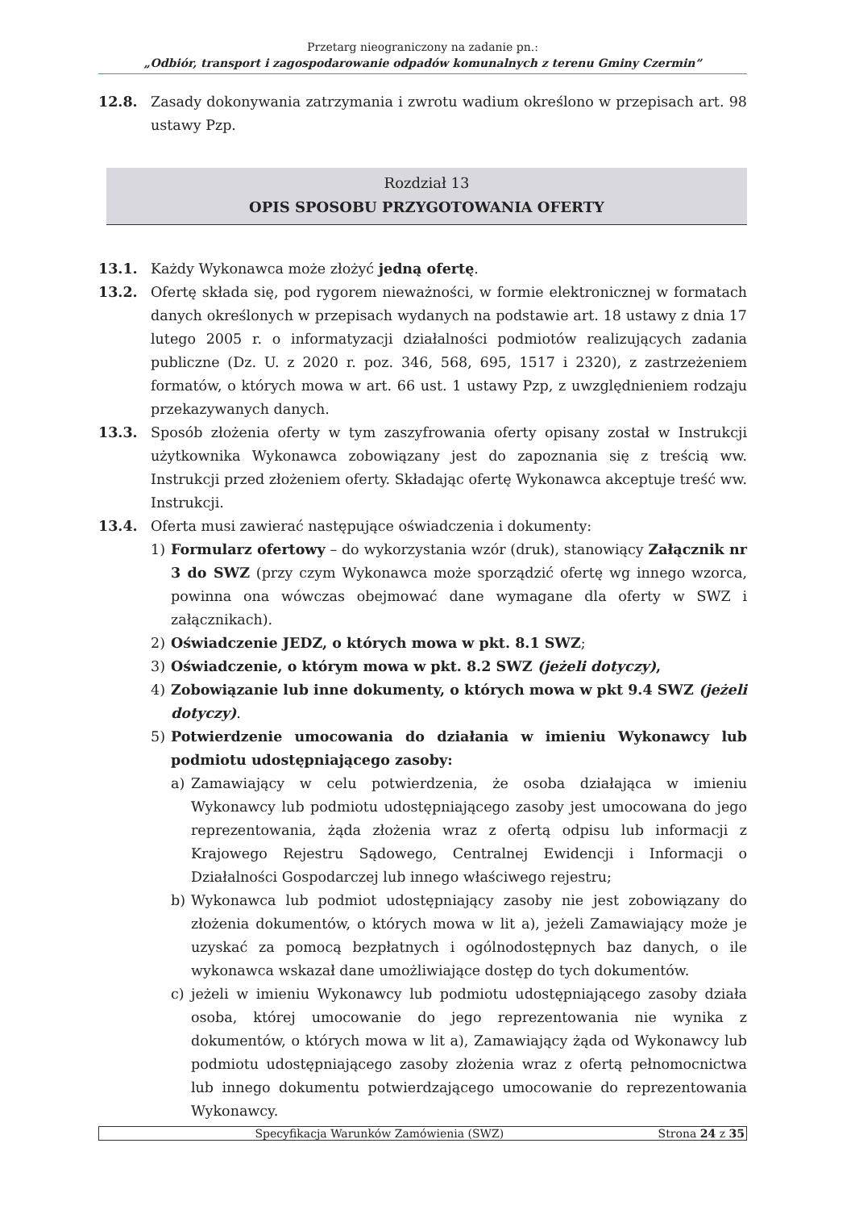Przetarg nieograniczony na zadanie pn.:
„Odbiór, transport i zagospodarowanie odpadów komunalnych z terenu Gminy Czermin”
12.8. Zasady dokonywania zatrzymania i zwrotu wadium określono w przepisach art. 98 ustawy Pzp.
Rozdział 13
OPIS SPOSOBU PRZYGOTOWANIA OFERTY
13.1. Każdy Wykonawca może złożyć jedną ofertę.
13.2. Ofertę składa się, pod rygorem nieważności, w formie elektronicznej w formatach danych określonych w przepisach wydanych na podstawie art. 18 ustawy z dnia 17 lutego 2005 r. o informatyzacji działalności podmiotów realizujących zadania publiczne (Dz. U. z 2020 r. poz. 346, 568, 695, 1517 i 2320), z zastrzeżeniem formatów, o których mowa w art. 66 ust. 1 ustawy Pzp, z uwzględnieniem rodzaju przekazywanych danych.
13.3. Sposób złożenia oferty w tym zaszyfrowania oferty opisany został w Instrukcji użytkownika Wykonawca zobowiązany jest do zapoznania się z treścią ww. Instrukcji przed złożeniem oferty. Składając ofertę Wykonawca akceptuje treść ww. Instrukcji.
13.4. Oferta musi zawierać następujące oświadczenia i dokumenty:
1) Formularz ofertowy – do wykorzystania wzór (druk), stanowiący Załącznik nr 3 do SWZ (przy czym Wykonawca może sporządzić ofertę wg innego wzorca, powinna ona wówczas obejmować dane wymagane dla oferty w SWZ i załącznikach).
2) Oświadczenie JEDZ, o których mowa w pkt. 8.1 SWZ;
3) Oświadczenie, o którym mowa w pkt. 8.2 SWZ (jeżeli dotyczy),
4) Zobowiązanie lub inne dokumenty, o których mowa w pkt 9.4 SWZ (jeżeli dotyczy).
5) Potwierdzenie umocowania do działania w imieniu Wykonawcy lub podmiotu udostępniającego zasoby:
a) Zamawiający w celu potwierdzenia, że osoba działająca w imieniu Wykonawcy lub podmiotu udostępniającego zasoby jest umocowana do jego reprezentowania, żąda złożenia wraz z ofertą odpisu lub informacji z Krajowego Rejestru Sądowego, Centralnej Ewidencji i Informacji o Działalności Gospodarczej lub innego właściwego rejestru;
b) Wykonawca lub podmiot udostępniający zasoby nie jest zobowiązany do złożenia dokumentów, o których mowa w lit a), jeżeli Zamawiający może je uzyskać za pomocą bezpłatnych i ogólnodostępnych baz danych, o ile wykonawca wskazał dane umożliwiające dostęp do tych dokumentów.
c) jeżeli w imieniu Wykonawcy lub podmiotu udostępniającego zasoby działa osoba, której umocowanie do jego reprezentowania nie wynika z dokumentów, o których mowa w lit a), Zamawiający żąda od Wykonawcy lub podmiotu udostępniającego zasoby złożenia wraz z ofertą pełnomocnictwa lub innego dokumentu potwierdzającego umocowanie do reprezentowania Wykonawcy.
Specyfikacja Warunków Zamówienia (SWZ) Strona 24 z 35